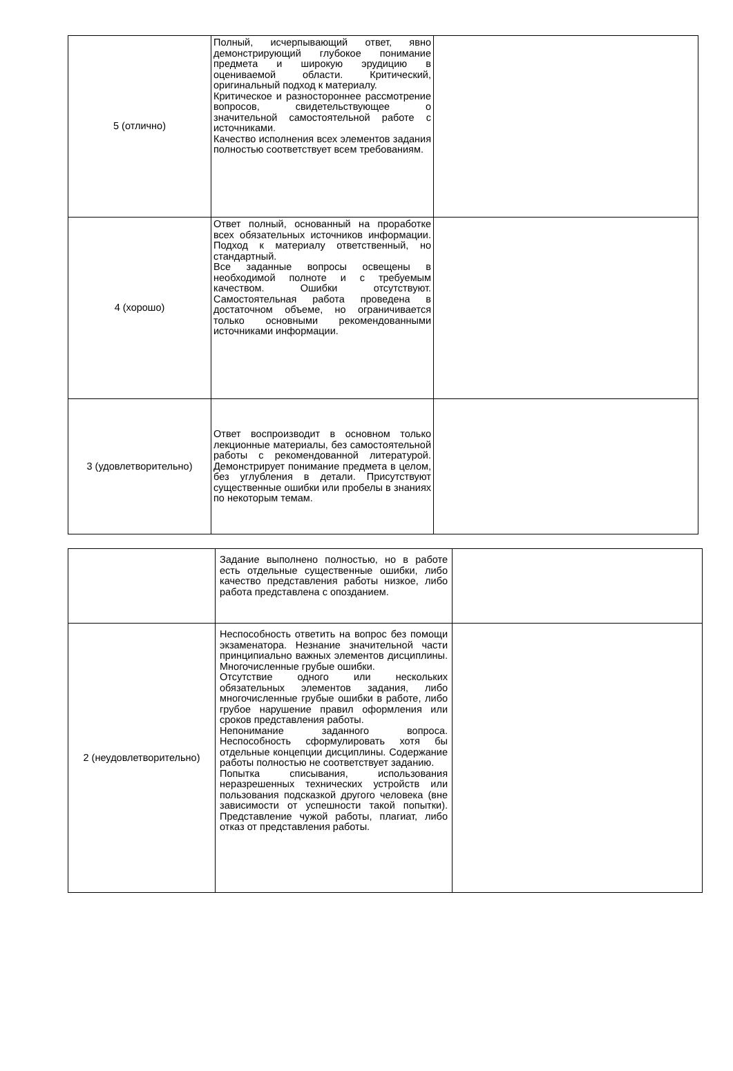| 5 (отлично) | Полный, исчерпывающий ответ, явно демонстрирующий глубокое понимание предмета и широкую эрудицию в оцениваемой области. Критический, оригинальный подход к материалу. Критическое и разностороннее рассмотрение вопросов, свидетельствующее о значительной самостоятельной работе с источниками. Качество исполнения всех элементов задания полностью соответствует всем требованиям. | |
| 4 (хорошо) | Ответ полный, основанный на проработке всех обязательных источников информации. Подход к материалу ответственный, но стандартный. Все заданные вопросы освещены в необходимой полноте и с требуемым качеством. Ошибки отсутствуют. Самостоятельная работа проведена в достаточном объеме, но ограничивается только основными рекомендованными источниками информации. | |
| 3 (удовлетворительно) | Ответ воспроизводит в основном только лекционные материалы, без самостоятельной работы с рекомендованной литературой. Демонстрирует понимание предмета в целом, без углубления в детали. Присутствуют существенные ошибки или пробелы в знаниях по некоторым темам. | |
| | Задание выполнено полностью, но в работе есть отдельные существенные ошибки, либо качество представления работы низкое, либо работа представлена с опозданием. | |
| 2 (неудовлетворительно) | Неспособность ответить на вопрос без помощи экзаменатора. Незнание значительной части принципиально важных элементов дисциплины. Многочисленные грубые ошибки. Отсутствие одного или нескольких обязательных элементов задания, либо многочисленные грубые ошибки в работе, либо грубое нарушение правил оформления или сроков представления работы. Непонимание заданного вопроса. Неспособность сформулировать хотя бы отдельные концепции дисциплины. Содержание работы полностью не соответствует заданию. Попытка списывания, использования неразрешенных технических устройств или пользования подсказкой другого человека (вне зависимости от успешности такой попытки). Представление чужой работы, плагиат, либо отказ от представления работы. | |